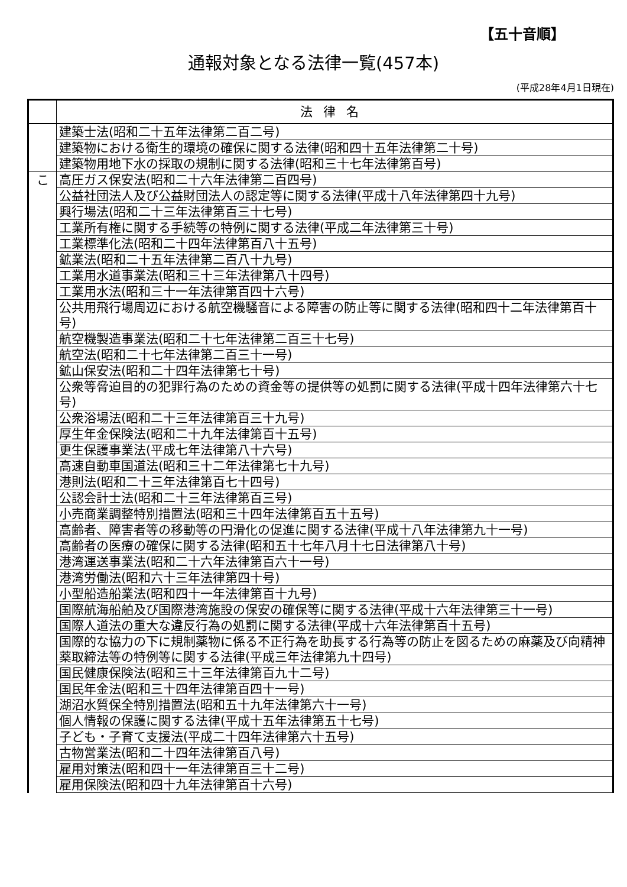【五十音順】
通報対象となる法律一覧(457本)
(平成28年4月1日現在)
| | 法律名 |
| --- | --- |
| | 建築士法(昭和二十五年法律第二百二号) |
| | 建築物における衛生的環境の確保に関する法律(昭和四十五年法律第二十号) |
| | 建築物用地下水の採取の規制に関する法律(昭和三十七年法律第百号) |
| こ | 高圧ガス保安法(昭和二十六年法律第二百四号) |
| | 公益社団法人及び公益財団法人の認定等に関する法律(平成十八年法律第四十九号) |
| | 興行場法(昭和二十三年法律第百三十七号) |
| | 工業所有権に関する手続等の特例に関する法律(平成二年法律第三十号) |
| | 工業標準化法(昭和二十四年法律第百八十五号) |
| | 鉱業法(昭和二十五年法律第二百八十九号) |
| | 工業用水道事業法(昭和三十三年法律第八十四号) |
| | 工業用水法(昭和三十一年法律第百四十六号) |
| | 公共用飛行場周辺における航空機騒音による障害の防止等に関する法律(昭和四十二年法律第百十号) |
| | 航空機製造事業法(昭和二十七年法律第二百三十七号) |
| | 航空法(昭和二十七年法律第二百三十一号) |
| | 鉱山保安法(昭和二十四年法律第七十号) |
| | 公衆等脅迫目的の犯罪行為のための資金等の提供等の処罰に関する法律(平成十四年法律第六十七号) |
| | 公衆浴場法(昭和二十三年法律第百三十九号) |
| | 厚生年金保険法(昭和二十九年法律第百十五号) |
| | 更生保護事業法(平成七年法律第八十六号) |
| | 高速自動車国道法(昭和三十二年法律第七十九号) |
| | 港則法(昭和二十三年法律第百七十四号) |
| | 公認会計士法(昭和二十三年法律第百三号) |
| | 小売商業調整特別措置法(昭和三十四年法律第百五十五号) |
| | 高齢者、障害者等の移動等の円滑化の促進に関する法律(平成十八年法律第九十一号) |
| | 高齢者の医療の確保に関する法律(昭和五十七年八月十七日法律第八十号) |
| | 港湾運送事業法(昭和二十六年法律第百六十一号) |
| | 港湾労働法(昭和六十三年法律第四十号) |
| | 小型船造船業法(昭和四十一年法律第百十九号) |
| | 国際航海船舶及び国際港湾施設の保安の確保等に関する法律(平成十六年法律第三十一号) |
| | 国際人道法の重大な違反行為の処罰に関する法律(平成十六年法律第百十五号) |
| | 国際的な協力の下に規制薬物に係る不正行為を助長する行為等の防止を図るための麻薬及び向精神薬取締法等の特例等に関する法律(平成三年法律第九十四号) |
| | 国民健康保険法(昭和三十三年法律第百九十二号) |
| | 国民年金法(昭和三十四年法律第百四十一号) |
| | 湖沼水質保全特別措置法(昭和五十九年法律第六十一号) |
| | 個人情報の保護に関する法律(平成十五年法律第五十七号) |
| | 子ども・子育て支援法(平成二十四年法律第六十五号) |
| | 古物営業法(昭和二十四年法律第百八号) |
| | 雇用対策法(昭和四十一年法律第百三十二号) |
| | 雇用保険法(昭和四十九年法律第百十六号) |